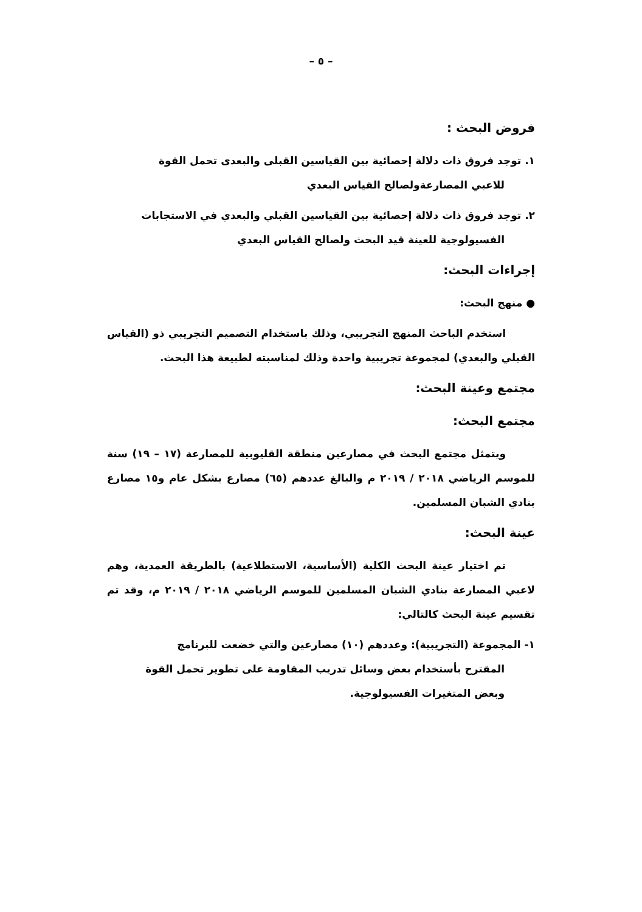– ٥ –
فروض البحث :
١. توجد فروق ذات دلالة إحصائية بين القياسين القبلى والبعدى تحمل القوة
للاعبي المصارعةولصالح القياس البعدي
٢. توجد فروق ذات دلالة إحصائية بين القياسين القبلي والبعدي في الاستجابات
الفسيولوجية للعينة قيد البحث ولصالح القياس البعدي
إجراءات البحث:
● منهج البحث:
استخدم الباحث المنهج التجريبي، وذلك باستخدام التصميم التجريبي ذو (القياس القبلي والبعدي) لمجموعة تجريبية واحدة وذلك لمناسبته لطبيعة هذا البحث.
مجتمع وعينة البحث:
مجتمع البحث:
ويتمثل مجتمع البحث في مصارعين منطقة القليوبية للمصارعة (١٧ – ١٩) سنة للموسم الرياضي ٢٠١٨ / ٢٠١٩ م والبالغ عددهم (٦٥) مصارع بشكل عام و١٥ مصارع بنادي الشبان المسلمين.
عينة البحث:
تم اختيار عينة البحث الكلية (الأساسية، الاستطلاعية) بالطريقة العمدية، وهم لاعبي المصارعة بنادي الشبان المسلمين للموسم الرياضي ٢٠١٨ / ٢٠١٩ م، وقد تم تقسيم عينة البحث كالتالي:
١- المجموعة (التجريبية): وعددهم (١٠) مصارعين والتي خضعت للبرنامج
المقترح بأستخدام بعض وسائل تدريب المقاومة على تطوير تحمل القوة
وبعض المتغيرات الفسيولوجية.